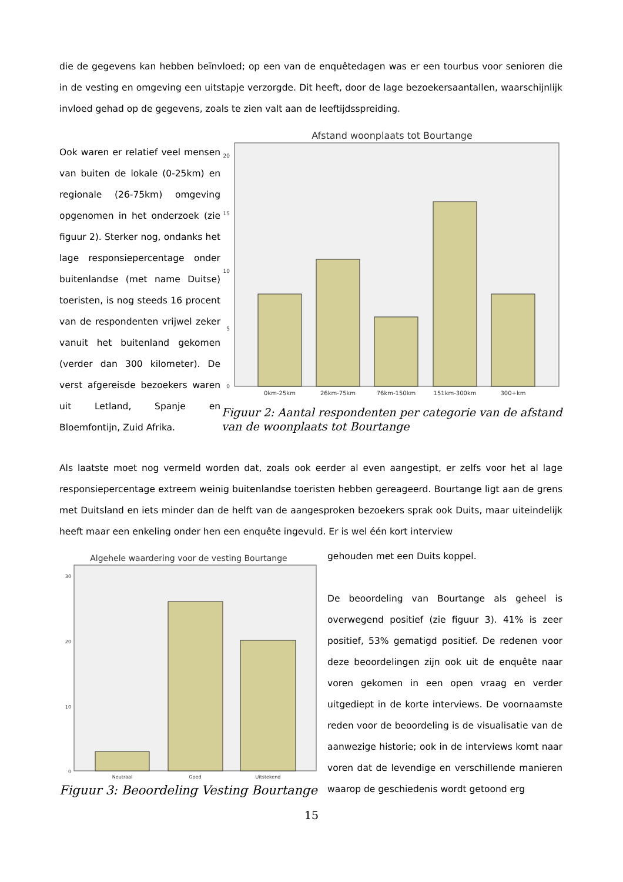die de gegevens kan hebben beïnvloed; op een van de enquêtedagen was er een tourbus voor senioren die in de vesting en omgeving een uitstapje verzorgde. Dit heeft, door de lage bezoekersaantallen, waarschijnlijk invloed gehad op de gegevens, zoals te zien valt aan de leeftijdsspreiding.
Ook waren er relatief veel mensen van buiten de lokale (0-25km) en regionale (26-75km) omgeving opgenomen in het onderzoek (zie figuur 2). Sterker nog, ondanks het lage responsiepercentage onder buitenlandse (met name Duitse) toeristen, is nog steeds 16 procent van de respondenten vrijwel zeker vanuit het buitenland gekomen (verder dan 300 kilometer). De verst afgereisde bezoekers waren uit Letland, Spanje en Bloemfontijn, Zuid Afrika.
Afstand woonplaats tot Bourtange
20
15
10
5
0
0km-25km
26km-75km
76km-150km
151km-300km
300+km
Figuur 2: Aantal respondenten per categorie van de afstand van de woonplaats tot Bourtange
Als laatste moet nog vermeld worden dat, zoals ook eerder al even aangestipt, er zelfs voor het al lage responsiepercentage extreem weinig buitenlandse toeristen hebben gereageerd. Bourtange ligt aan de grens met Duitsland en iets minder dan de helft van de aangesproken bezoekers sprak ook Duits, maar uiteindelijk heeft maar een enkeling onder hen een enquête ingevuld. Er is wel één kort interview
Algehele waardering voor de vesting Bourtange
30
20
10
0
Neutraal
Goed
Uitstekend
Figuur 3: Beoordeling Vesting Bourtange
gehouden met een Duits koppel.
De beoordeling van Bourtange als geheel is overwegend positief (zie figuur 3). 41% is zeer positief, 53% gematigd positief. De redenen voor deze beoordelingen zijn ook uit de enquête naar voren gekomen in een open vraag en verder uitgediept in de korte interviews. De voornaamste reden voor de beoordeling is de visualisatie van de aanwezige historie; ook in de interviews komt naar voren dat de levendige en verschillende manieren waarop de geschiedenis wordt getoond erg
15